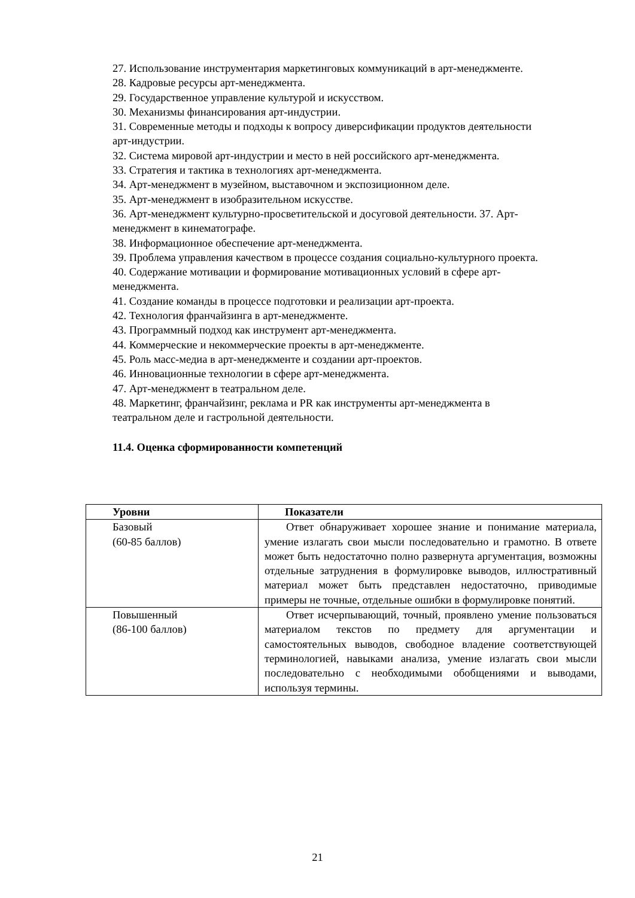27. Использование инструментария маркетинговых коммуникаций в арт-менеджменте.
28. Кадровые ресурсы арт-менеджмента.
29. Государственное управление культурой и искусством.
30. Механизмы финансирования арт-индустрии.
31. Современные методы и подходы к вопросу диверсификации продуктов деятельности арт-индустрии.
32. Система мировой арт-индустрии и место в ней российского арт-менеджмента.
33. Стратегия и тактика в технологиях арт-менеджмента.
34. Арт-менеджмент в музейном, выставочном и экспозиционном деле.
35. Арт-менеджмент в изобразительном искусстве.
36. Арт-менеджмент культурно-просветительской и досуговой деятельности. 37. Арт-менеджмент в кинематографе.
38. Информационное обеспечение арт-менеджмента.
39. Проблема управления качеством в процессе создания социально-культурного проекта.
40. Содержание мотивации и формирование мотивационных условий в сфере арт-менеджмента.
41. Создание команды в процессе подготовки и реализации арт-проекта.
42. Технология франчайзинга в арт-менеджменте.
43. Программный подход как инструмент арт-менеджмента.
44. Коммерческие и некоммерческие проекты в арт-менеджменте.
45. Роль масс-медиа в арт-менеджменте и создании арт-проектов.
46. Инновационные технологии в сфере арт-менеджмента.
47. Арт-менеджмент в театральном деле.
48. Маркетинг, франчайзинг, реклама и PR как инструменты арт-менеджмента в театральном деле и гастрольной деятельности.
11.4. Оценка сформированности компетенций
| Уровни | Показатели |
| --- | --- |
| Базовый (60-85 баллов) | Ответ обнаруживает хорошее знание и понимание материала, умение излагать свои мысли последовательно и грамотно. В ответе может быть недостаточно полно развернута аргументация, возможны отдельные затруднения в формулировке выводов, иллюстративный материал может быть представлен недостаточно, приводимые примеры не точные, отдельные ошибки в формулировке понятий. |
| Повышенный (86-100 баллов) | Ответ исчерпывающий, точный, проявлено умение пользоваться материалом текстов по предмету для аргументации и самостоятельных выводов, свободное владение соответствующей терминологией, навыками анализа, умение излагать свои мысли последовательно с необходимыми обобщениями и выводами, используя термины. |
21